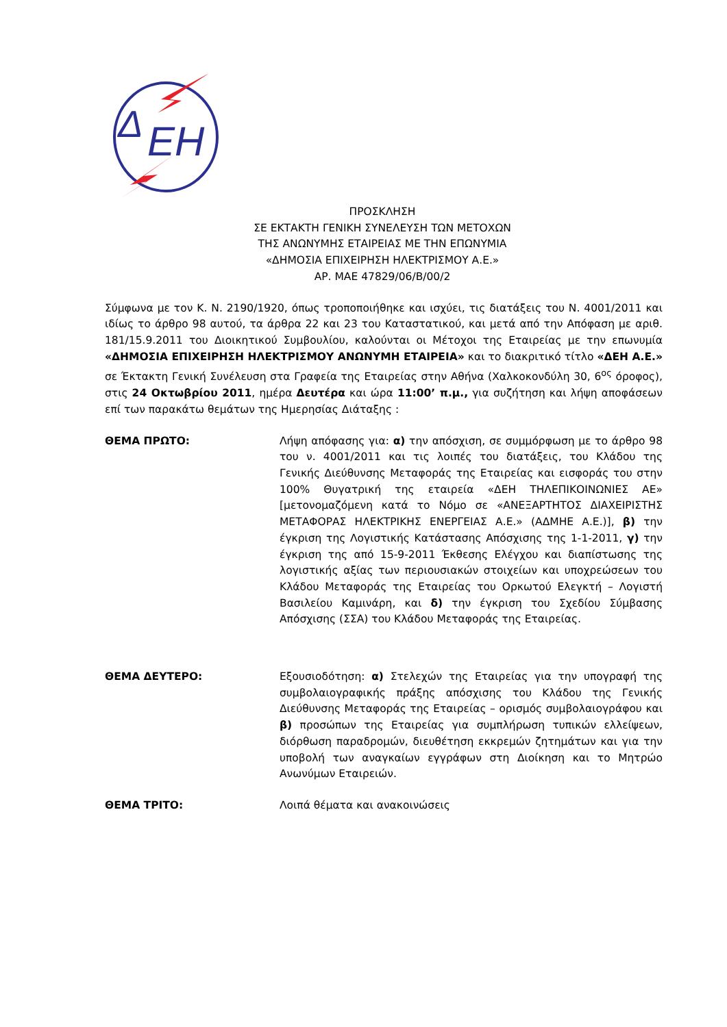Δ
ΕΗ
ΠΡΟΣΚΛΗΣΗ
ΣΕ ΕΚΤΑΚΤΗ ΓΕΝΙΚΗ ΣΥΝΕΛΕΥΣΗ ΤΩΝ ΜΕΤΟΧΩΝ
ΤΗΣ ΑΝΩΝΥΜΗΣ ΕΤΑΙΡΕΙΑΣ ΜΕ ΤΗΝ ΕΠΩΝΥΜΙΑ
«ΔΗΜΟΣΙΑ ΕΠΙΧΕΙΡΗΣΗ ΗΛΕΚΤΡΙΣΜΟΥ Α.Ε.»
ΑΡ. ΜΑΕ 47829/06/Β/00/2
Σύμφωνα με τον Κ. Ν. 2190/1920, όπως τροποποιήθηκε και ισχύει, τις διατάξεις του Ν. 4001/2011 και ιδίως το άρθρο 98 αυτού, τα άρθρα 22 και 23 του Καταστατικού, και μετά από την Απόφαση με αριθ. 181/15.9.2011 του Διοικητικού Συμβουλίου, καλούνται οι Μέτοχοι της Εταιρείας με την επωνυμία «ΔΗΜΟΣΙΑ ΕΠΙΧΕΙΡΗΣΗ ΗΛΕΚΤΡΙΣΜΟΥ ΑΝΩΝΥΜΗ ΕΤΑΙΡΕΙΑ» και το διακριτικό τίτλο «ΔΕΗ Α.Ε.» σε Έκτακτη Γενική Συνέλευση στα Γραφεία της Εταιρείας στην Αθήνα (Χαλκοκονδύλη 30, 6<sup>ος</sup> όροφος), στις 24 Οκτωβρίου 2011, ημέρα Δευτέρα και ώρα 11:00’ π.μ., για συζήτηση και λήψη αποφάσεων επί των παρακάτω θεμάτων της Ημερησίας Διάταξης :
ΘΕΜΑ ΠΡΩΤΟ: Λήψη απόφασης για: α) την απόσχιση, σε συμμόρφωση με το άρθρο 98 του ν. 4001/2011 και τις λοιπές του διατάξεις, του Κλάδου της Γενικής Διεύθυνσης Μεταφοράς της Εταιρείας και εισφοράς του στην 100% Θυγατρική της εταιρεία «ΔΕΗ ΤΗΛΕΠΙΚΟΙΝΩΝΙΕΣ ΑΕ» [μετονομαζόμενη κατά το Νόμο σε «ΑΝΕΞΑΡΤΗΤΟΣ ΔΙΑΧΕΙΡΙΣΤΗΣ ΜΕΤΑΦΟΡΑΣ ΗΛΕΚΤΡΙΚΗΣ ΕΝΕΡΓΕΙΑΣ Α.Ε.» (ΑΔΜΗΕ Α.Ε.)], β) την έγκριση της Λογιστικής Κατάστασης Απόσχισης της 1-1-2011, γ) την έγκριση της από 15-9-2011 Έκθεσης Ελέγχου και διαπίστωσης της λογιστικής αξίας των περιουσιακών στοιχείων και υποχρεώσεων του Κλάδου Μεταφοράς της Εταιρείας του Ορκωτού Ελεγκτή – Λογιστή Βασιλείου Καμινάρη, και δ) την έγκριση του Σχεδίου Σύμβασης Απόσχισης (ΣΣΑ) του Κλάδου Μεταφοράς της Εταιρείας.
ΘΕΜΑ ΔΕΥΤΕΡΟ: Εξουσιοδότηση: α) Στελεχών της Εταιρείας για την υπογραφή της συμβολαιογραφικής πράξης απόσχισης του Κλάδου της Γενικής Διεύθυνσης Μεταφοράς της Εταιρείας – ορισμός συμβολαιογράφου και β) προσώπων της Εταιρείας για συμπλήρωση τυπικών ελλείψεων, διόρθωση παραδρομών, διευθέτηση εκκρεμών ζητημάτων και για την υποβολή των αναγκαίων εγγράφων στη Διοίκηση και το Μητρώο Ανωνύμων Εταιρειών.
ΘΕΜΑ ΤΡΙΤΟ: Λοιπά θέματα και ανακοινώσεις